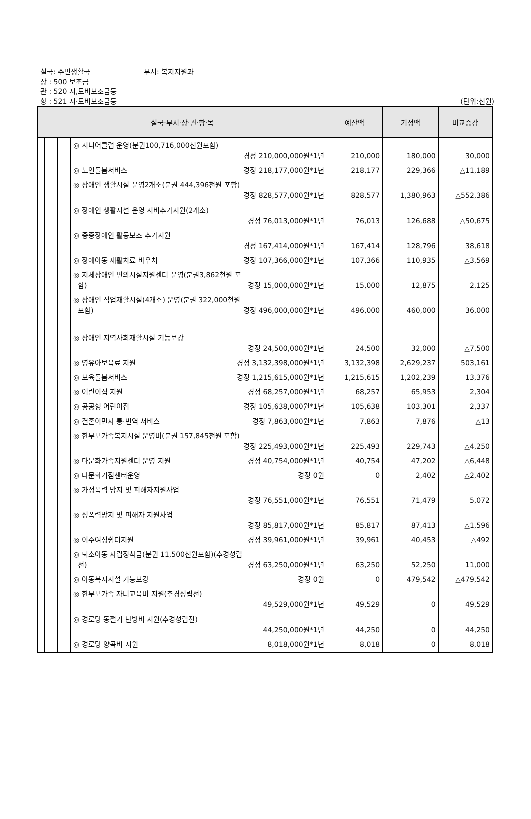실국: 주민생활국 부서: 복지지원과
장 : 500 보조금
관 : 520 시,도비보조금등
항 : 521 시·도비보조금등 (단위:천원)
| 실국·부서·장·관·항·목 | | | | | | 예산액 | 기정액 | 비교증감 |
| --- | --- | --- | --- | --- | --- | --- | --- | --- |
| | | | | | ◎ 시니어클럽 운영(분권100,716,000천원포함) 경정 210,000,000원*1년 | 210,000 | 180,000 | 30,000 |
| | | | | | ◎ 노인돌봄서비스 경정 218,177,000원*1년 | 218,177 | 229,366 | △11,189 |
| | | | | | ◎ 장애인 생활시설 운영2개소(분권 444,396천원 포함) 경정 828,577,000원*1년 | 828,577 | 1,380,963 | △552,386 |
| | | | | | ◎ 장애인 생활시설 운영 시비추가지원(2개소) 경정 76,013,000원*1년 | 76,013 | 126,688 | △50,675 |
| | | | | | ◎ 중증장애인 활동보조 추가지원 경정 167,414,000원*1년 | 167,414 | 128,796 | 38,618 |
| | | | | | ◎ 장애아동 재활치료 바우처 경정 107,366,000원*1년 | 107,366 | 110,935 | △3,569 |
| | | | | | ◎ 지체장애인 편의시설지원센터 운영(분권3,862천원 포 함) 경정 15,000,000원*1년 | 15,000 | 12,875 | 2,125 |
| | | | | | ◎ 장애인 직업재활시설(4개소) 운영(분권 322,000천원 포함) 경정 496,000,000원*1년 | 496,000 | 460,000 | 36,000 |
| | | | | | ◎ 장애인 지역사회재활시설 기능보강 경정 24,500,000원*1년 | 24,500 | 32,000 | △7,500 |
| | | | | | ◎ 영유아보육료 지원 경정 3,132,398,000원*1년 | 3,132,398 | 2,629,237 | 503,161 |
| | | | | | ◎ 보육돌봄서비스 경정 1,215,615,000원*1년 | 1,215,615 | 1,202,239 | 13,376 |
| | | | | | ◎ 어린이집 지원 경정 68,257,000원*1년 | 68,257 | 65,953 | 2,304 |
| | | | | | ◎ 공공형 어린이집 경정 105,638,000원*1년 | 105,638 | 103,301 | 2,337 |
| | | | | | ◎ 결혼이민자 통·번역 서비스 경정 7,863,000원*1년 | 7,863 | 7,876 | △13 |
| | | | | | ◎ 한부모가족복지시설 운영비(분권 157,845천원 포함) 경정 225,493,000원*1년 | 225,493 | 229,743 | △4,250 |
| | | | | | ◎ 다문화가족지원센터 운영 지원 경정 40,754,000원*1년 | 40,754 | 47,202 | △6,448 |
| | | | | | ◎ 다문화거점센터운영 경정 0원 | 0 | 2,402 | △2,402 |
| | | | | | ◎ 가정폭력 방지 및 피해자지원사업 경정 76,551,000원*1년 | 76,551 | 71,479 | 5,072 |
| | | | | | ◎ 성폭력방지 및 피해자 지원사업 경정 85,817,000원*1년 | 85,817 | 87,413 | △1,596 |
| | | | | | ◎ 이주여성쉼터지원 경정 39,961,000원*1년 | 39,961 | 40,453 | △492 |
| | | | | | ◎ 퇴소아동 자립정착금(분권 11,500천원포함)(추경성립 전) 경정 63,250,000원*1년 | 63,250 | 52,250 | 11,000 |
| | | | | | ◎ 아동복지시설 기능보강 경정 0원 | 0 | 479,542 | △479,542 |
| | | | | | ◎ 한부모가족 자녀교육비 지원(추경성립전) 49,529,000원*1년 | 49,529 | 0 | 49,529 |
| | | | | | ◎ 경로당 동절기 난방비 지원(추경성립전) 44,250,000원*1년 | 44,250 | 0 | 44,250 |
| | | | | | ◎ 경로당 양곡비 지원 8,018,000원*1년 | 8,018 | 0 | 8,018 |